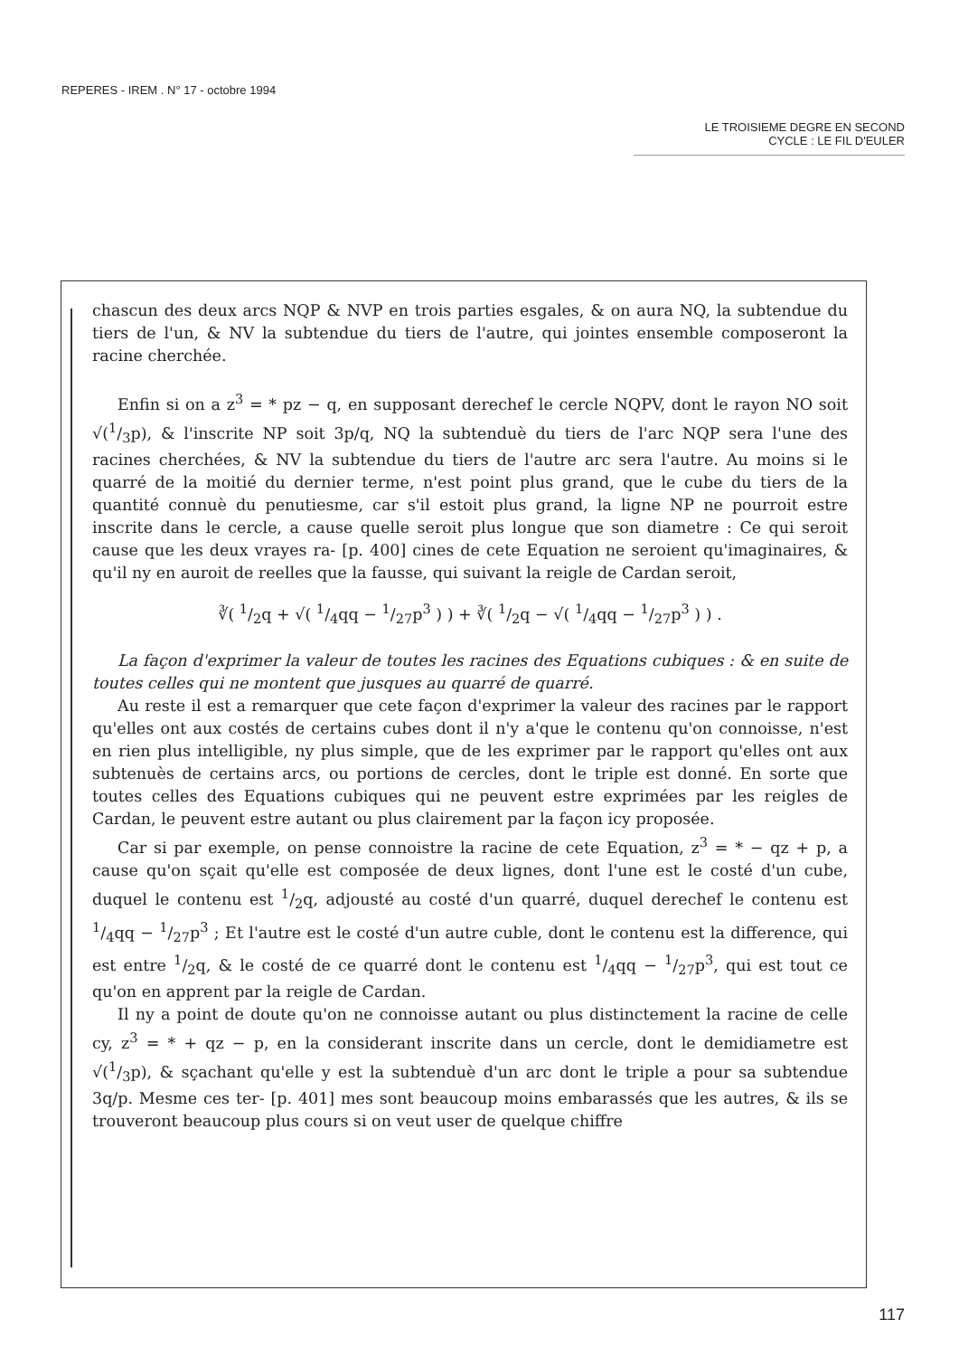REPERES - IREM . N° 17 - octobre 1994
LE TROISIEME DEGRE EN SECOND
CYCLE : LE FIL D'EULER
chascun des deux arcs NQP & NVP en trois parties esgales, & on aura NQ, la subtendue du tiers de l'un, & NV la subtendue du tiers de l'autre, qui jointes ensemble composeront la racine cherchée.
Enfin si on a z<sup>3</sup> = * pz − q, en supposant derechef le cercle NQPV, dont le rayon NO soit √(1/3p), & l'inscrite NP soit 3p/q, NQ la subtenduè du tiers de l'arc NQP sera l'une des racines cherchées, & NV la subtendue du tiers de l'autre arc sera l'autre. Au moins si le quarré de la moitié du dernier terme, n'est point plus grand, que le cube du tiers de la quantité connuè du penutiesme, car s'il estoit plus grand, la ligne NP ne pourroit estre inscrite dans le cercle, a cause quelle seroit plus longue que son diametre : Ce qui seroit cause que les deux vrayes ra- [p. 400] cines de cete Equation ne seroient qu'imaginaires, & qu'il ny en auroit de reelles que la fausse, qui suivant la reigle de Cardan seroit,
∛( 1/2q + √( 1/4qq − 1/27p<sup>3</sup> ) ) + ∛( 1/2q − √( 1/4qq − 1/27p<sup>3</sup> ) ) .
La façon d'exprimer la valeur de toutes les racines des Equations cubiques : & en suite de toutes celles qui ne montent que jusques au quarré de quarré.
Au reste il est a remarquer que cete façon d'exprimer la valeur des racines par le rapport qu'elles ont aux costés de certains cubes dont il n'y a'que le contenu qu'on connoisse, n'est en rien plus intelligible, ny plus simple, que de les exprimer par le rapport qu'elles ont aux subtenuès de certains arcs, ou portions de cercles, dont le triple est donné. En sorte que toutes celles des Equations cubiques qui ne peuvent estre exprimées par les reigles de Cardan, le peuvent estre autant ou plus clairement par la façon icy proposée.
Car si par exemple, on pense connoistre la racine de cete Equation, z<sup>3</sup> = * − qz + p, a cause qu'on sçait qu'elle est composée de deux lignes, dont l'une est le costé d'un cube, duquel le contenu est 1/2q, adjousté au costé d'un quarré, duquel derechef le contenu est 1/4qq − 1/27p<sup>3</sup> ; Et l'autre est le costé d'un autre cuble, dont le contenu est la difference, qui est entre 1/2q, & le costé de ce quarré dont le contenu est 1/4qq − 1/27p<sup>3</sup>, qui est tout ce qu'on en apprent par la reigle de Cardan.
Il ny a point de doute qu'on ne connoisse autant ou plus distinctement la racine de celle cy, z<sup>3</sup> = * + qz − p, en la considerant inscrite dans un cercle, dont le demidiametre est √(1/3p), & sçachant qu'elle y est la subtenduè d'un arc dont le triple a pour sa subtendue 3q/p. Mesme ces ter- [p. 401] mes sont beaucoup moins embarassés que les autres, & ils se trouveront beaucoup plus cours si on veut user de quelque chiffre
117